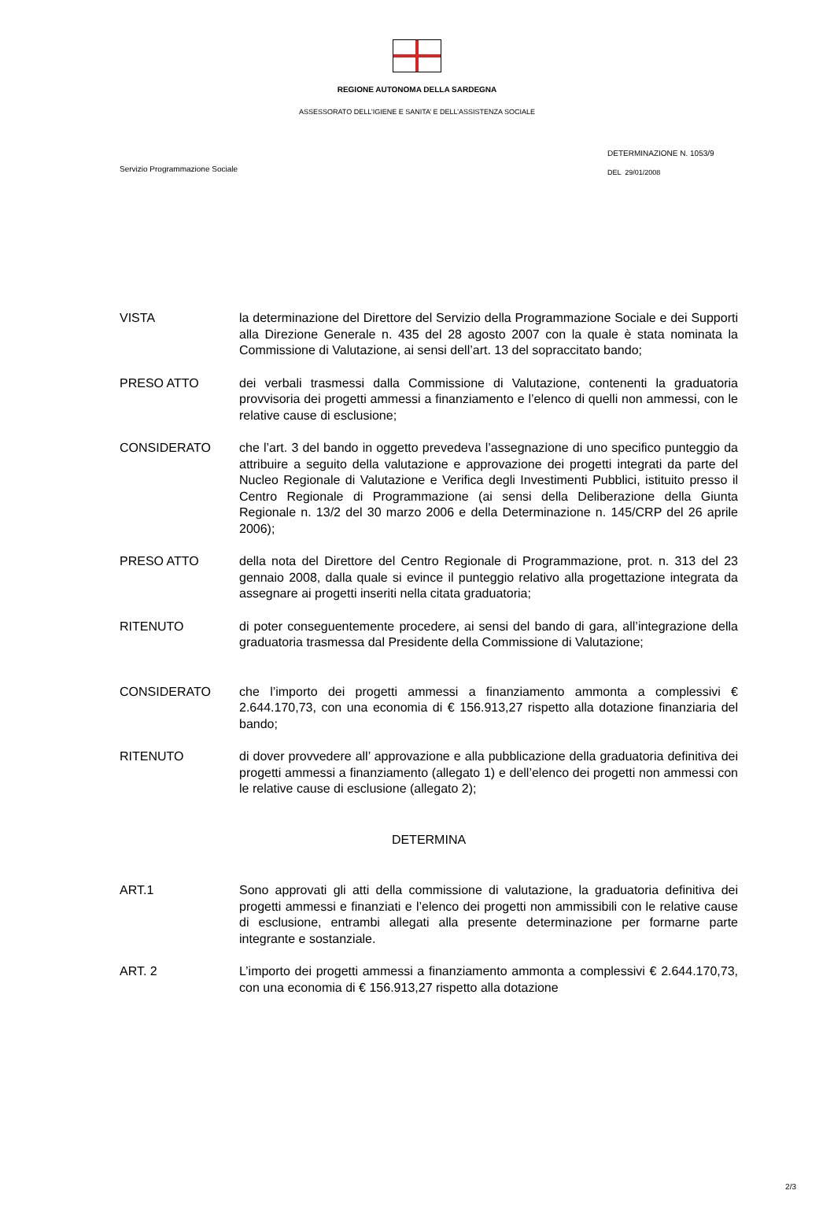REGIONE AUTONOMA DELLA SARDEGNA
ASSESSORATO DELL’IGIENE E SANITA’ E DELL’ASSISTENZA SOCIALE
Servizio Programmazione Sociale
DETERMINAZIONE N. 1053/9
DEL 29/01/2008
VISTA la determinazione del Direttore del Servizio della Programmazione Sociale e dei Supporti alla Direzione Generale n. 435 del 28 agosto 2007 con la quale è stata nominata la Commissione di Valutazione, ai sensi dell’art. 13 del sopraccitato bando;
PRESO ATTO dei verbali trasmessi dalla Commissione di Valutazione, contenenti la graduatoria provvisoria dei progetti ammessi a finanziamento e l’elenco di quelli non ammessi, con le relative cause di esclusione;
CONSIDERATO che l’art. 3 del bando in oggetto prevedeva l’assegnazione di uno specifico punteggio da attribuire a seguito della valutazione e approvazione dei progetti integrati da parte del Nucleo Regionale di Valutazione e Verifica degli Investimenti Pubblici, istituito presso il Centro Regionale di Programmazione (ai sensi della Deliberazione della Giunta Regionale n. 13/2 del 30 marzo 2006 e della Determinazione n. 145/CRP del 26 aprile 2006);
PRESO ATTO della nota del Direttore del Centro Regionale di Programmazione, prot. n. 313 del 23 gennaio 2008, dalla quale si evince il punteggio relativo alla progettazione integrata da assegnare ai progetti inseriti nella citata graduatoria;
RITENUTO di poter conseguentemente procedere, ai sensi del bando di gara, all’integrazione della graduatoria trasmessa dal Presidente della Commissione di Valutazione;
CONSIDERATO che l’importo dei progetti ammessi a finanziamento ammonta a complessivi € 2.644.170,73, con una economia di € 156.913,27 rispetto alla dotazione finanziaria del bando;
RITENUTO di dover provvedere all’ approvazione e alla pubblicazione della graduatoria definitiva dei progetti ammessi a finanziamento (allegato 1) e dell’elenco dei progetti non ammessi con le relative cause di esclusione (allegato 2);
DETERMINA
ART.1 Sono approvati gli atti della commissione di valutazione, la graduatoria definitiva dei progetti ammessi e finanziati e l’elenco dei progetti non ammissibili con le relative cause di esclusione, entrambi allegati alla presente determinazione per formarne parte integrante e sostanziale.
ART. 2 L’importo dei progetti ammessi a finanziamento ammonta a complessivi € 2.644.170,73, con una economia di € 156.913,27 rispetto alla dotazione
2/3